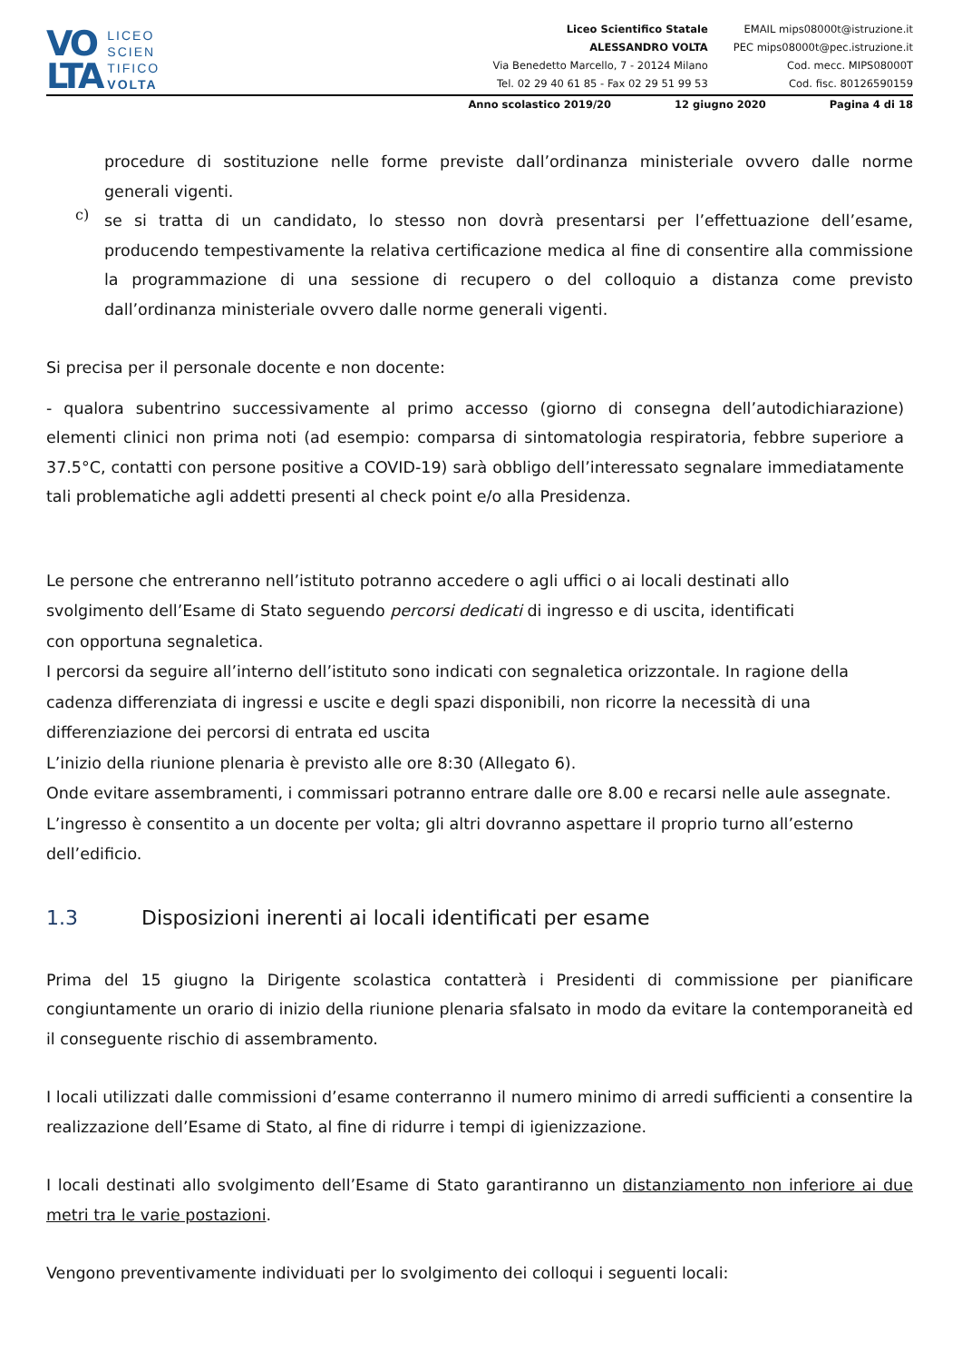VO
LTA
LICEO
SCIEN
TIFICO
VOLTA
Liceo Scientifico Statale
ALESSANDRO VOLTA
Via Benedetto Marcello, 7 - 20124 Milano
Tel. 02 29 40 61 85 - Fax 02 29 51 99 53
EMAIL mips08000t@istruzione.it
PEC mips08000t@pec.istruzione.it
Cod. mecc. MIPS08000T
Cod. fisc. 80126590159
Anno scolastico 2019/20 12 giugno 2020 Pagina 4 di 18
procedure di sostituzione nelle forme previste dall’ordinanza ministeriale ovvero dalle norme generali vigenti.
c)
se si tratta di un candidato, lo stesso non dovrà presentarsi per l’effettuazione dell’esame, producendo tempestivamente la relativa certificazione medica al fine di consentire alla commissione la programmazione di una sessione di recupero o del colloquio a distanza come previsto dall’ordinanza ministeriale ovvero dalle norme generali vigenti.
Si precisa per il personale docente e non docente:
- qualora subentrino successivamente al primo accesso (giorno di consegna dell’autodichiarazione) elementi clinici non prima noti (ad esempio: comparsa di sintomatologia respiratoria, febbre superiore a 37.5°C, contatti con persone positive a COVID-19) sarà obbligo dell’interessato segnalare immediatamente tali problematiche agli addetti presenti al check point e/o alla Presidenza.
Le persone che entreranno nell’istituto potranno accedere o agli uffici o ai locali destinati allo
svolgimento dell’Esame di Stato seguendo percorsi dedicati di ingresso e di uscita, identificati
con opportuna segnaletica.
I percorsi da seguire all’interno dell’istituto sono indicati con segnaletica orizzontale. In ragione della
cadenza differenziata di ingressi e uscite e degli spazi disponibili, non ricorre la necessità di una
differenziazione dei percorsi di entrata ed uscita
L’inizio della riunione plenaria è previsto alle ore 8:30 (Allegato 6).
Onde evitare assembramenti, i commissari potranno entrare dalle ore 8.00 e recarsi nelle aule assegnate.
L’ingresso è consentito a un docente per volta; gli altri dovranno aspettare il proprio turno all’esterno
dell’edificio.
1.3 Disposizioni inerenti ai locali identificati per esame
Prima del 15 giugno la Dirigente scolastica contatterà i Presidenti di commissione per pianificare congiuntamente un orario di inizio della riunione plenaria sfalsato in modo da evitare la contemporaneità ed il conseguente rischio di assembramento.
I locali utilizzati dalle commissioni d’esame conterranno il numero minimo di arredi sufficienti a consentire la realizzazione dell’Esame di Stato, al fine di ridurre i tempi di igienizzazione.
I locali destinati allo svolgimento dell’Esame di Stato garantiranno un distanziamento non inferiore ai due metri tra le varie postazioni.
Vengono preventivamente individuati per lo svolgimento dei colloqui i seguenti locali: